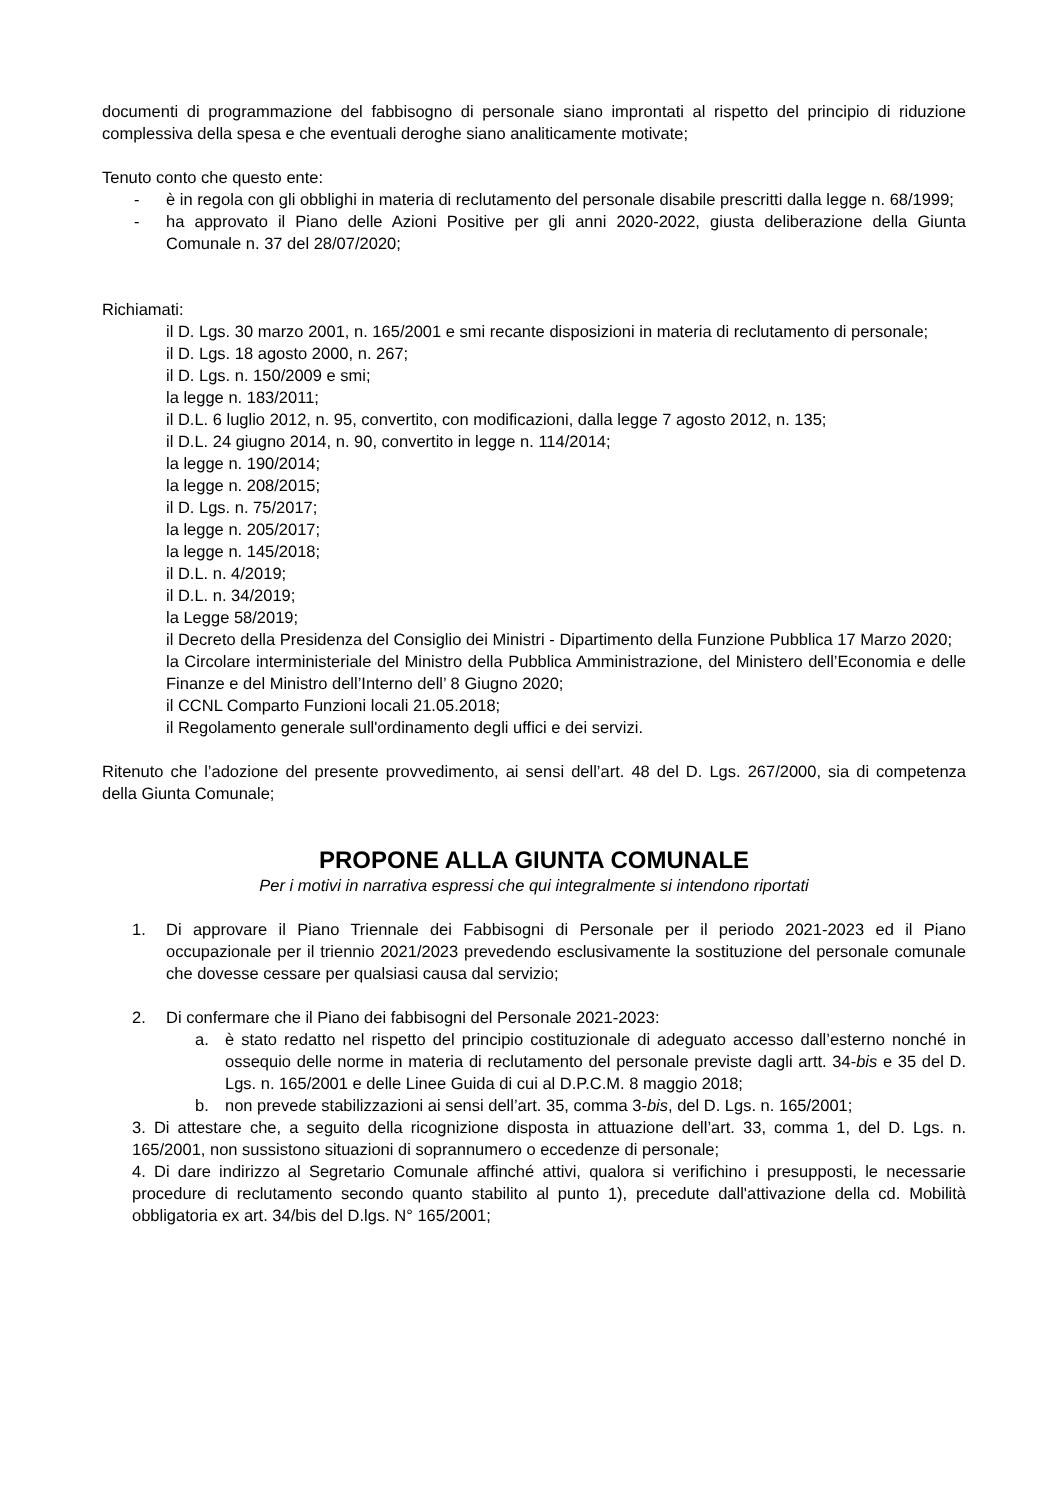documenti di programmazione del fabbisogno di personale siano improntati al rispetto del principio di riduzione complessiva della spesa e che eventuali deroghe siano analiticamente motivate;
Tenuto conto che questo ente:
- è in regola con gli obblighi in materia di reclutamento del personale disabile prescritti dalla legge n. 68/1999;
- ha approvato il Piano delle Azioni Positive per gli anni 2020-2022, giusta deliberazione della Giunta Comunale n. 37 del 28/07/2020;
Richiamati:
il D. Lgs. 30 marzo 2001, n. 165/2001 e smi recante disposizioni in materia di reclutamento di personale;
il D. Lgs. 18 agosto 2000, n. 267;
il D. Lgs. n. 150/2009 e smi;
la legge n. 183/2011;
il D.L. 6 luglio 2012, n. 95, convertito, con modificazioni, dalla legge 7 agosto 2012, n. 135;
il D.L. 24 giugno 2014, n. 90, convertito in legge n. 114/2014;
la legge n. 190/2014;
la legge n. 208/2015;
il D. Lgs. n. 75/2017;
la legge n. 205/2017;
la legge n. 145/2018;
il D.L. n. 4/2019;
il D.L. n. 34/2019;
la Legge 58/2019;
il Decreto della Presidenza del Consiglio dei Ministri - Dipartimento della Funzione Pubblica 17 Marzo 2020;
la Circolare interministeriale del Ministro della Pubblica Amministrazione, del Ministero dell’Economia e delle Finanze e del Ministro dell’Interno dell’ 8 Giugno 2020;
il CCNL Comparto Funzioni locali 21.05.2018;
il Regolamento generale sull'ordinamento degli uffici e dei servizi.
Ritenuto che l’adozione del presente provvedimento, ai sensi dell’art. 48 del D. Lgs. 267/2000, sia di competenza della Giunta Comunale;
PROPONE ALLA GIUNTA COMUNALE
Per i motivi in narrativa espressi che qui integralmente si intendono riportati
1. Di approvare il Piano Triennale dei Fabbisogni di Personale per il periodo 2021-2023 ed il Piano occupazionale per il triennio 2021/2023 prevedendo esclusivamente la sostituzione del personale comunale che dovesse cessare per qualsiasi causa dal servizio;
2. Di confermare che il Piano dei fabbisogni del Personale 2021-2023:
a. è stato redatto nel rispetto del principio costituzionale di adeguato accesso dall’esterno nonché in ossequio delle norme in materia di reclutamento del personale previste dagli artt. 34-bis e 35 del D. Lgs. n. 165/2001 e delle Linee Guida di cui al D.P.C.M. 8 maggio 2018;
b. non prevede stabilizzazioni ai sensi dell’art. 35, comma 3-bis, del D. Lgs. n. 165/2001;
3. Di attestare che, a seguito della ricognizione disposta in attuazione dell’art. 33, comma 1, del D. Lgs. n. 165/2001, non sussistono situazioni di soprannumero o eccedenze di personale;
4. Di dare indirizzo al Segretario Comunale affinché attivi, qualora si verifichino i presupposti, le necessarie procedure di reclutamento secondo quanto stabilito al punto 1), precedute dall'attivazione della cd. Mobilità obbligatoria ex art. 34/bis del D.lgs. N° 165/2001;